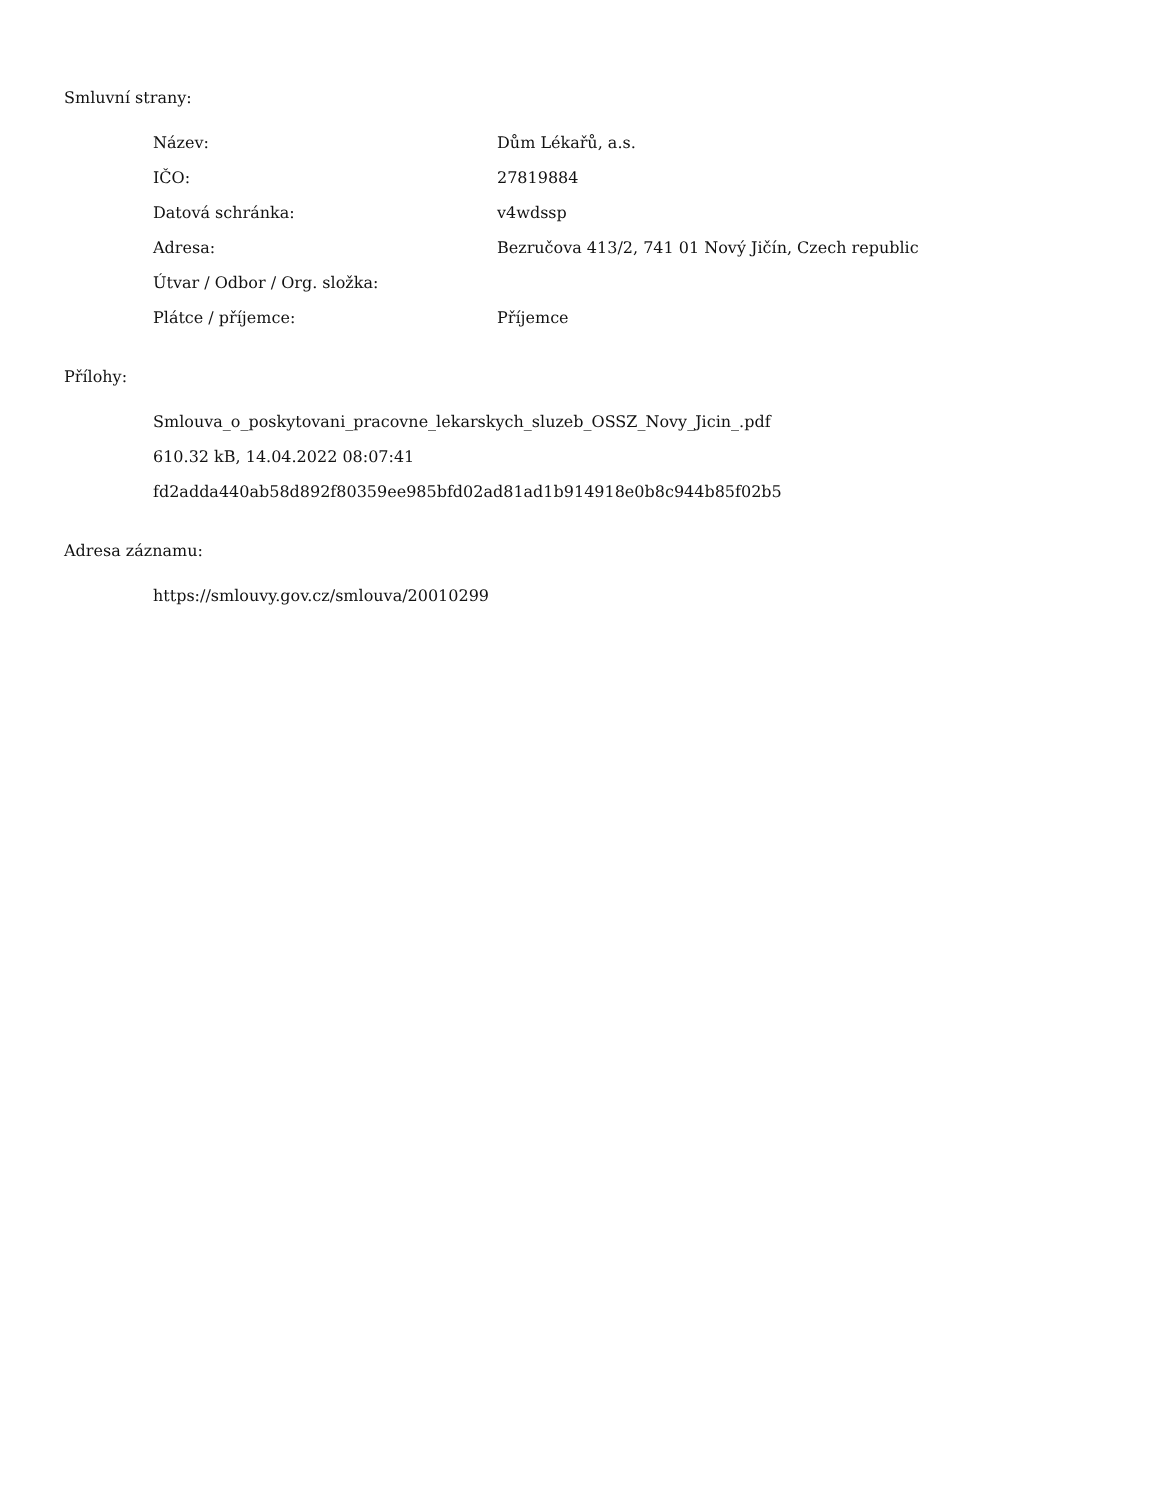Smluvní strany:
| Název: | Dům Lékařů, a.s. |
| IČO: | 27819884 |
| Datová schránka: | v4wdssp |
| Adresa: | Bezručova 413/2, 741 01 Nový Jičín, Czech republic |
| Útvar / Odbor / Org. složka: | |
| Plátce / příjemce: | Příjemce |
Přílohy:
Smlouva_o_poskytovani_pracovne_lekarskych_sluzeb_OSSZ_Novy_Jicin_.pdf
610.32 kB, 14.04.2022 08:07:41
fd2adda440ab58d892f80359ee985bfd02ad81ad1b914918e0b8c944b85f02b5
Adresa záznamu:
https://smlouvy.gov.cz/smlouva/20010299